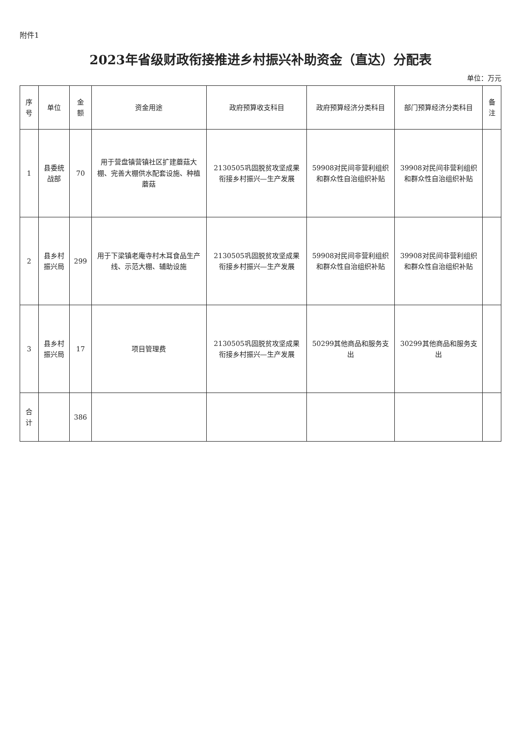附件1
2023年省级财政衔接推进乡村振兴补助资金（直达）分配表
单位：万元
| 序号 | 单位 | 金额 | 资金用途 | 政府预算收支科目 | 政府预算经济分类科目 | 部门预算经济分类科目 | 备注 |
| --- | --- | --- | --- | --- | --- | --- | --- |
| 1 | 县委统战部 | 70 | 用于营盘镇营镇社区扩建蘑菇大棚、完善大棚供水配套设施、种植蘑菇 | 2130505巩固脱贫攻坚成果衔接乡村振兴—生产发展 | 59908对民间非营利组织和群众性自治组织补贴 | 39908对民间非营利组织和群众性自治组织补贴 | |
| 2 | 县乡村振兴局 | 299 | 用于下梁镇老庵寺村木耳食品生产线、示范大棚、辅助设施 | 2130505巩固脱贫攻坚成果衔接乡村振兴—生产发展 | 59908对民间非营利组织和群众性自治组织补贴 | 39908对民间非营利组织和群众性自治组织补贴 | |
| 3 | 县乡村振兴局 | 17 | 项目管理费 | 2130505巩固脱贫攻坚成果衔接乡村振兴—生产发展 | 50299其他商品和服务支出 | 30299其他商品和服务支出 | |
| 合计 | | 386 | | | | | |